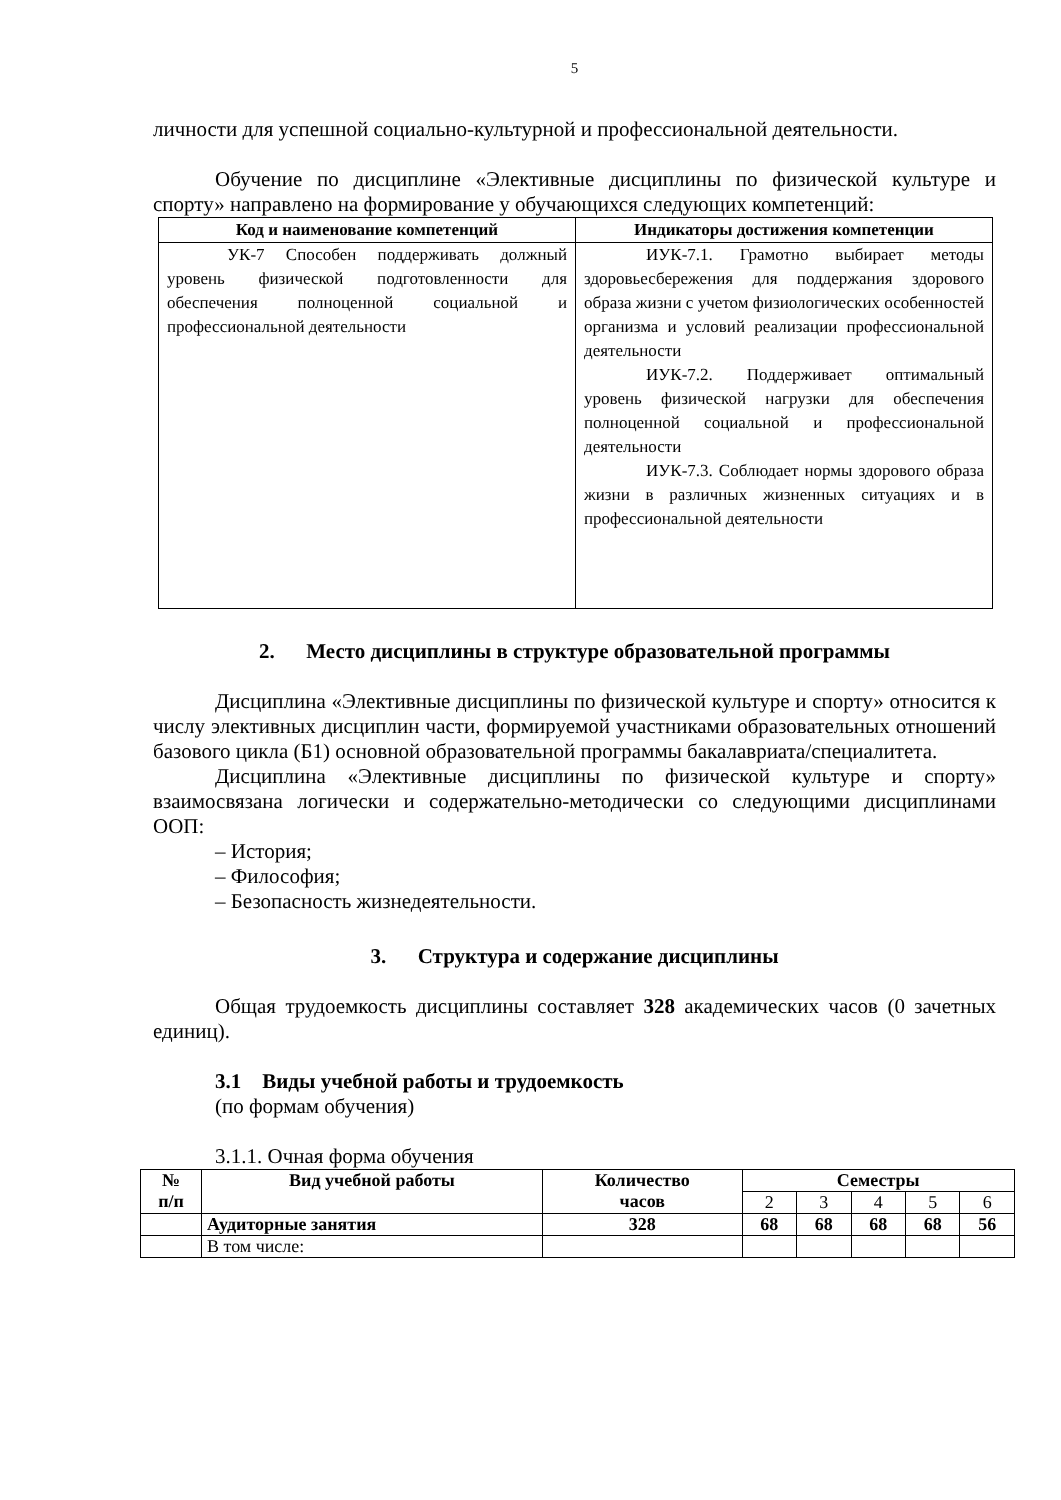5
личности для успешной социально-культурной и профессиональной деятельности.
Обучение по дисциплине «Элективные дисциплины по физической культуре и спорту» направлено на формирование у обучающихся следующих компетенций:
| Код и наименование компетенций | Индикаторы достижения компетенции |
| --- | --- |
| УК-7 Способен поддерживать должный уровень физической подготовленности для обеспечения полноценной социальной и профессиональной деятельности | ИУК-7.1. Грамотно выбирает методы здоровьесбережения для поддержания здорового образа жизни с учетом физиологических особенностей организма и условий реализации профессиональной деятельности ИУК-7.2. Поддерживает оптимальный уровень физической нагрузки для обеспечения полноценной социальной и профессиональной деятельности ИУК-7.3. Соблюдает нормы здорового образа жизни в различных жизненных ситуациях и в профессиональной деятельности |
2. Место дисциплины в структуре образовательной программы
Дисциплина «Элективные дисциплины по физической культуре и спорту» относится к числу элективных дисциплин части, формируемой участниками образовательных отношений базового цикла (Б1) основной образовательной программы бакалавриата/специалитета.
Дисциплина «Элективные дисциплины по физической культуре и спорту» взаимосвязана логически и содержательно-методически со следующими дисциплинами ООП:
– История;
– Философия;
– Безопасность жизнедеятельности.
3. Структура и содержание дисциплины
Общая трудоемкость дисциплины составляет 328 академических часов (0 зачетных единиц).
3.1 Виды учебной работы и трудоемкость
(по формам обучения)
3.1.1. Очная форма обучения
| № п/п | Вид учебной работы | Количество часов | Семестры | | | | |
| --- | --- | --- | --- | --- | --- | --- | --- |
| | | | 2 | 3 | 4 | 5 | 6 |
| | Аудиторные занятия | 328 | 68 | 68 | 68 | 68 | 56 |
| | В том числе: | | | | | | |